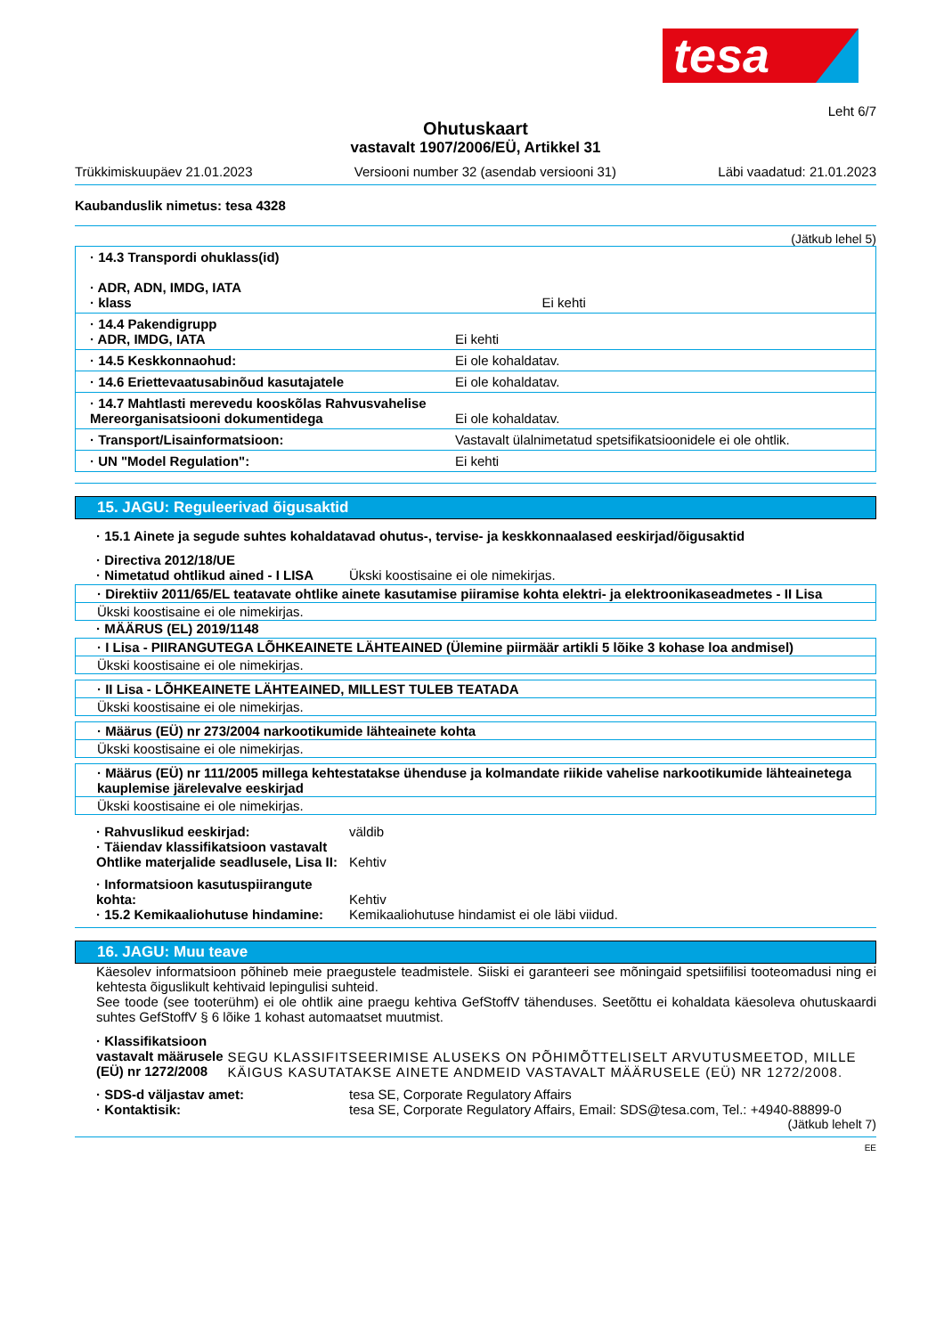tesa
Leht 6/7
Ohutuskaart
vastavalt 1907/2006/EÜ, Artikkel 31
Trükkimiskuupäev 21.01.2023 Versiooni number 32 (asendab versiooni 31) Läbi vaadatud: 21.01.2023
Kaubanduslik nimetus: tesa 4328
(Jätkub lehel 5)
· 14.3 Transpordi ohuklass(id)
· ADR, ADN, IMDG, IATA
· klass
Ei kehti
· 14.4 Pakendigrupp
· ADR, IMDG, IATA
Ei kehti
· 14.5 Keskkonnaohud: Ei ole kohaldatav.
· 14.6 Eriettevaatusabinõud kasutajatele Ei ole kohaldatav.
· 14.7 Mahtlasti merevedu kooskõlas Rahvusvahelise Mereorganisatsiooni dokumentidega
Ei ole kohaldatav.
· Transport/Lisainformatsioon: Vastavalt ülalnimetatud spetsifikatsioonidele ei ole ohtlik.
· UN "Model Regulation": Ei kehti
15. JAGU: Reguleerivad õigusaktid
· 15.1 Ainete ja segude suhtes kohaldatavad ohutus-, tervise- ja keskkonnaalased eeskirjad/õigusaktid
· Directiva 2012/18/UE
· Nimetatud ohtlikud ained - I LISA
Ükski koostisaine ei ole nimekirjas.
· Direktiiv 2011/65/EL teatavate ohtlike ainete kasutamise piiramise kohta elektri- ja elektroonikaseadmetes - II Lisa
Ükski koostisaine ei ole nimekirjas.
· MÄÄRUS (EL) 2019/1148
· I Lisa - PIIRANGUTEGA LÕHKEAINETE LÄHTEAINED (Ülemine piirmäär artikli 5 lõike 3 kohase loa andmisel)
Ükski koostisaine ei ole nimekirjas.
· II Lisa - LÕHKEAINETE LÄHTEAINED, MILLEST TULEB TEATADA
Ükski koostisaine ei ole nimekirjas.
· Määrus (EÜ) nr 273/2004 narkootikumide lähteainete kohta
Ükski koostisaine ei ole nimekirjas.
· Määrus (EÜ) nr 111/2005 millega kehtestatakse ühenduse ja kolmandate riikide vahelise narkootikumide lähteainetega kauplemise järelevalve eeskirjad
Ükski koostisaine ei ole nimekirjas.
· Rahvuslikud eeskirjad: väldib
· Täiendav klassifikatsioon vastavalt Ohtlike materjalide seadlusele, Lisa II:
Kehtiv
· Informatsioon kasutuspiirangute kohta:
Kehtiv
· 15.2 Kemikaaliohutuse hindamine:
Kemikaaliohutuse hindamist ei ole läbi viidud.
16. JAGU: Muu teave
Käesolev informatsioon põhineb meie praegustele teadmistele. Siiski ei garanteeri see mõningaid spetsiifilisi tooteomadusi ning ei kehtesta õiguslikult kehtivaid lepingulisi suhteid.
See toode (see tooterühm) ei ole ohtlik aine praegu kehtiva GefStoffV tähenduses. Seetõttu ei kohaldata käesoleva ohutuskaardi suhtes GefStoffV § 6 lõike 1 kohast automaatset muutmist.
· Klassifikatsioon vastavalt määrusele (EÜ) nr 1272/2008
SEGU KLASSIFITSEERIMISE ALUSEKS ON PÕHIMÕTTELISELT ARVUTUSMEETOD, MILLE KÄIGUS KASUTATAKSE AINETE ANDMEID VASTAVALT MÄÄRUSELE (EÜ) NR 1272/2008.
· SDS-d väljastav amet: tesa SE, Corporate Regulatory Affairs
· Kontaktisik: tesa SE, Corporate Regulatory Affairs, Email: SDS@tesa.com, Tel.: +4940-88899-0
(Jätkub lehelt 7)
EE